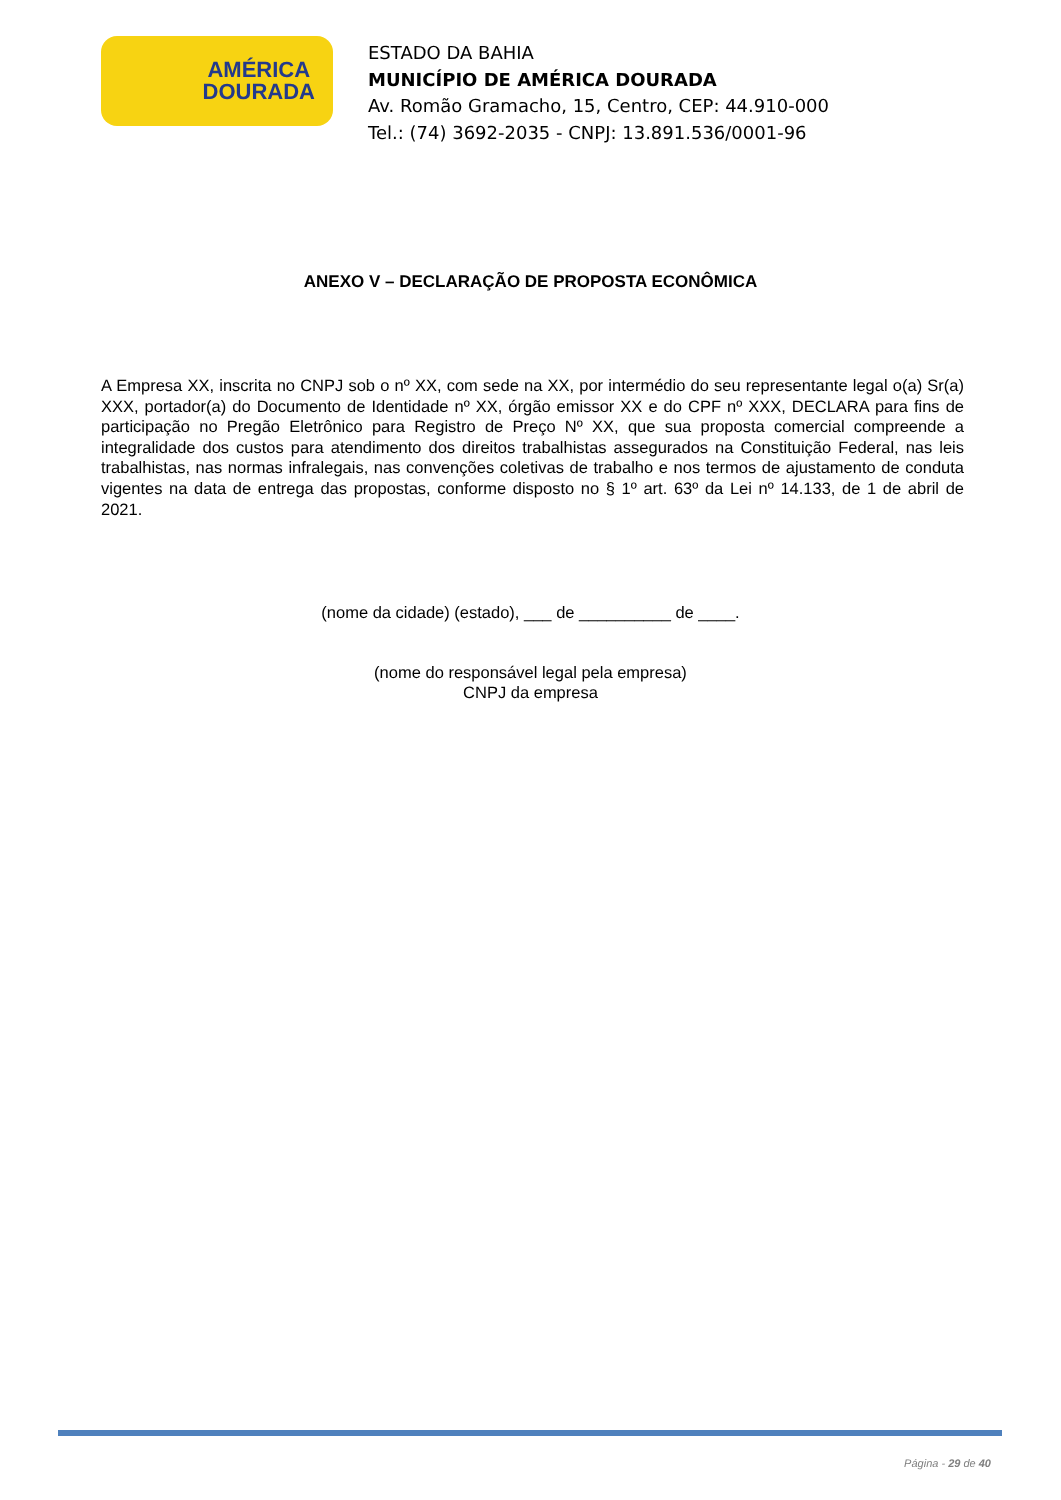AMÉRICA
DOURADA
ESTADO DA BAHIA
MUNICÍPIO DE AMÉRICA DOURADA
Av. Romão Gramacho, 15, Centro, CEP: 44.910-000
Tel.: (74) 3692-2035 - CNPJ: 13.891.536/0001-96
ANEXO V – DECLARAÇÃO DE PROPOSTA ECONÔMICA
A Empresa XX, inscrita no CNPJ sob o nº XX, com sede na XX, por intermédio do seu representante legal o(a) Sr(a) XXX, portador(a) do Documento de Identidade nº XX, órgão emissor XX e do CPF nº XXX, DECLARA para fins de participação no Pregão Eletrônico para Registro de Preço Nº XX, que sua proposta comercial compreende a integralidade dos custos para atendimento dos direitos trabalhistas assegurados na Constituição Federal, nas leis trabalhistas, nas normas infralegais, nas convenções coletivas de trabalho e nos termos de ajustamento de conduta vigentes na data de entrega das propostas, conforme disposto no § 1º art. 63º da Lei nº 14.133, de 1 de abril de 2021.
(nome da cidade) (estado), ___ de __________ de ____.
(nome do responsável legal pela empresa)
CNPJ da empresa
Página - 29 de 40